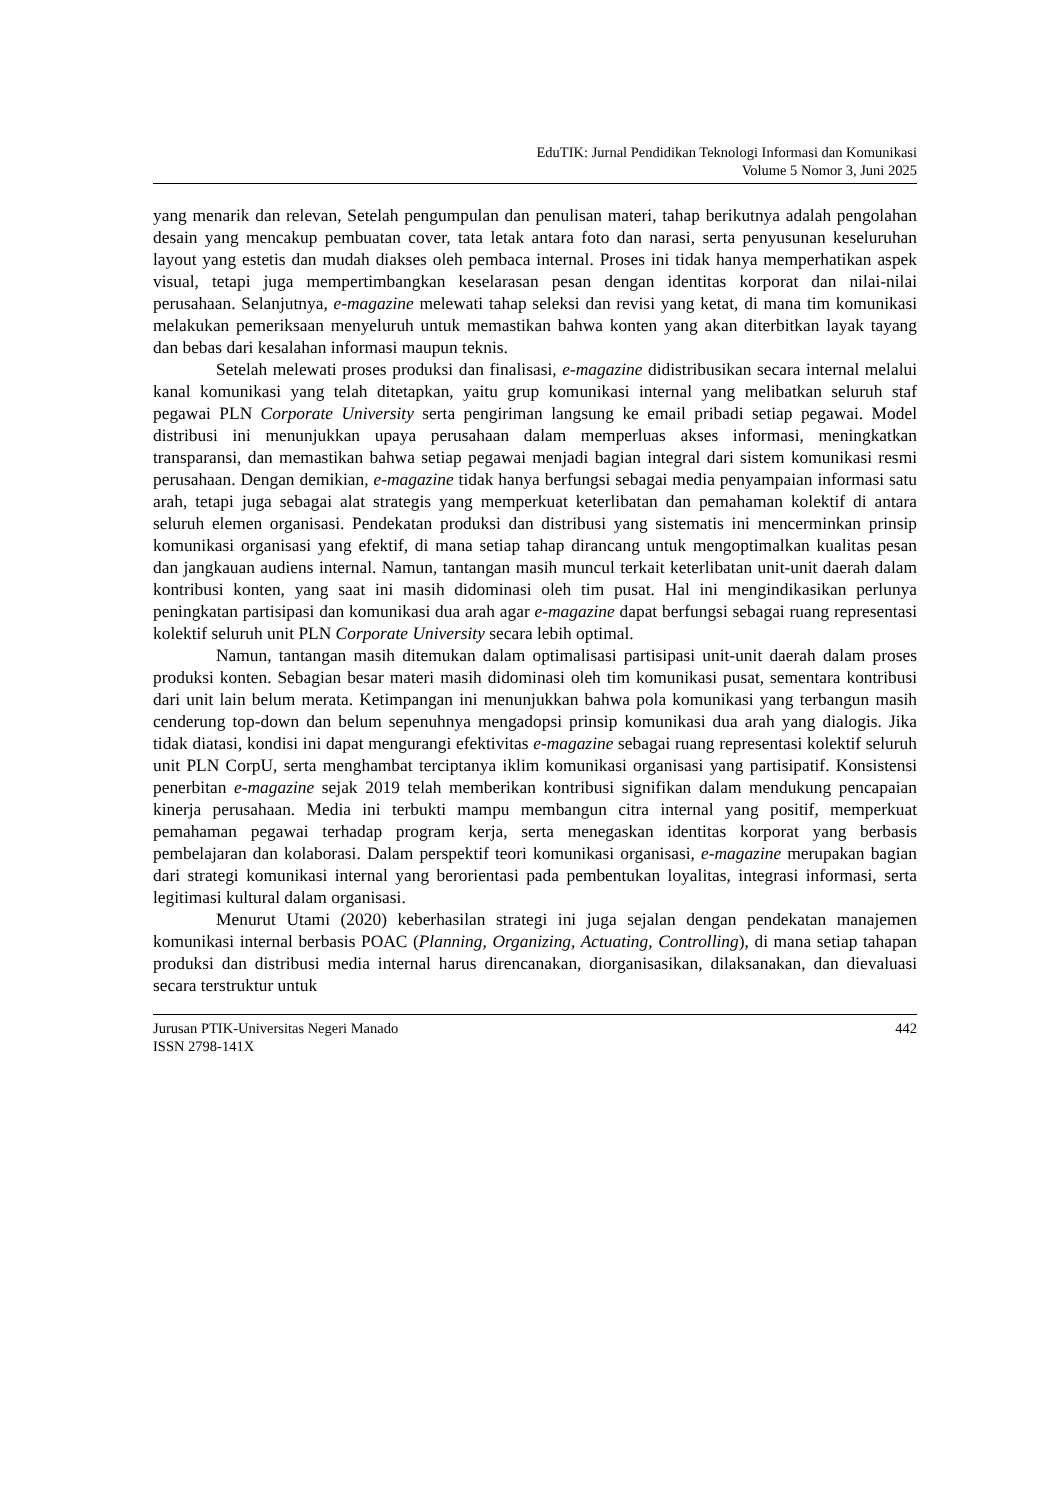EduTIK: Jurnal Pendidikan Teknologi Informasi dan Komunikasi
Volume 5 Nomor 3, Juni 2025
yang menarik dan relevan, Setelah pengumpulan dan penulisan materi, tahap berikutnya adalah pengolahan desain yang mencakup pembuatan cover, tata letak antara foto dan narasi, serta penyusunan keseluruhan layout yang estetis dan mudah diakses oleh pembaca internal. Proses ini tidak hanya memperhatikan aspek visual, tetapi juga mempertimbangkan keselarasan pesan dengan identitas korporat dan nilai-nilai perusahaan. Selanjutnya, e-magazine melewati tahap seleksi dan revisi yang ketat, di mana tim komunikasi melakukan pemeriksaan menyeluruh untuk memastikan bahwa konten yang akan diterbitkan layak tayang dan bebas dari kesalahan informasi maupun teknis.
Setelah melewati proses produksi dan finalisasi, e-magazine didistribusikan secara internal melalui kanal komunikasi yang telah ditetapkan, yaitu grup komunikasi internal yang melibatkan seluruh staf pegawai PLN Corporate University serta pengiriman langsung ke email pribadi setiap pegawai. Model distribusi ini menunjukkan upaya perusahaan dalam memperluas akses informasi, meningkatkan transparansi, dan memastikan bahwa setiap pegawai menjadi bagian integral dari sistem komunikasi resmi perusahaan. Dengan demikian, e-magazine tidak hanya berfungsi sebagai media penyampaian informasi satu arah, tetapi juga sebagai alat strategis yang memperkuat keterlibatan dan pemahaman kolektif di antara seluruh elemen organisasi. Pendekatan produksi dan distribusi yang sistematis ini mencerminkan prinsip komunikasi organisasi yang efektif, di mana setiap tahap dirancang untuk mengoptimalkan kualitas pesan dan jangkauan audiens internal. Namun, tantangan masih muncul terkait keterlibatan unit-unit daerah dalam kontribusi konten, yang saat ini masih didominasi oleh tim pusat. Hal ini mengindikasikan perlunya peningkatan partisipasi dan komunikasi dua arah agar e-magazine dapat berfungsi sebagai ruang representasi kolektif seluruh unit PLN Corporate University secara lebih optimal.
Namun, tantangan masih ditemukan dalam optimalisasi partisipasi unit-unit daerah dalam proses produksi konten. Sebagian besar materi masih didominasi oleh tim komunikasi pusat, sementara kontribusi dari unit lain belum merata. Ketimpangan ini menunjukkan bahwa pola komunikasi yang terbangun masih cenderung top-down dan belum sepenuhnya mengadopsi prinsip komunikasi dua arah yang dialogis. Jika tidak diatasi, kondisi ini dapat mengurangi efektivitas e-magazine sebagai ruang representasi kolektif seluruh unit PLN CorpU, serta menghambat terciptanya iklim komunikasi organisasi yang partisipatif. Konsistensi penerbitan e-magazine sejak 2019 telah memberikan kontribusi signifikan dalam mendukung pencapaian kinerja perusahaan. Media ini terbukti mampu membangun citra internal yang positif, memperkuat pemahaman pegawai terhadap program kerja, serta menegaskan identitas korporat yang berbasis pembelajaran dan kolaborasi. Dalam perspektif teori komunikasi organisasi, e-magazine merupakan bagian dari strategi komunikasi internal yang berorientasi pada pembentukan loyalitas, integrasi informasi, serta legitimasi kultural dalam organisasi.
Menurut Utami (2020) keberhasilan strategi ini juga sejalan dengan pendekatan manajemen komunikasi internal berbasis POAC (Planning, Organizing, Actuating, Controlling), di mana setiap tahapan produksi dan distribusi media internal harus direncanakan, diorganisasikan, dilaksanakan, dan dievaluasi secara terstruktur untuk
Jurusan PTIK-Universitas Negeri Manado 442
ISSN 2798-141X